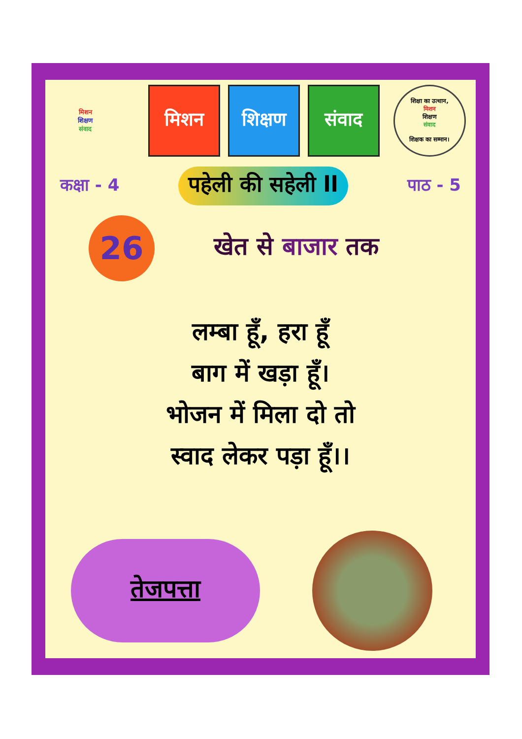मिशन
शिक्षण
संवाद
मिशन शिक्षण संवाद
शिक्षा का उत्थान,
मिशन
शिक्षण
संवाद
शिक्षक का सम्मान।
कक्षा - 4
पहेली की सहेली ll
पाठ - 5
26
खेत से बाजार तक
लम्बा हूँ, हरा हूँ
बाग में खड़ा हूँ।
भोजन में मिला दो तो
स्वाद लेकर पड़ा हूँ।।
तेजपत्ता